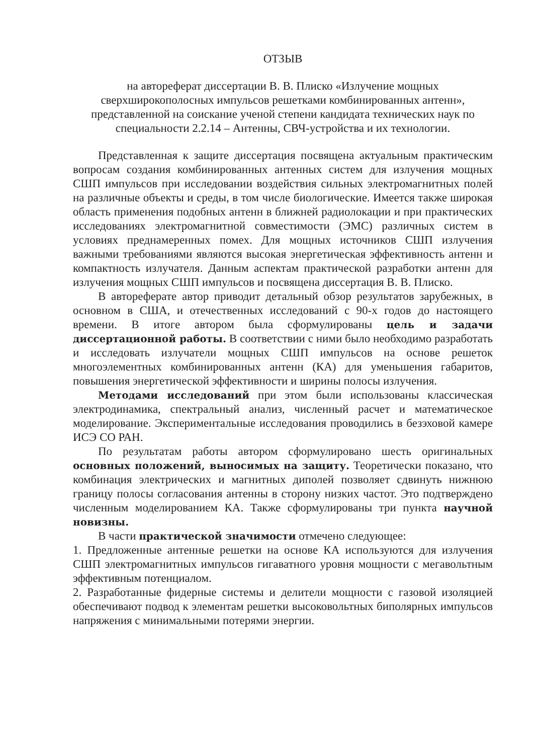ОТЗЫВ
на автореферат диссертации В. В. Плиско «Излучение мощных сверхширокополосных импульсов решетками комбинированных антенн», представленной на соискание ученой степени кандидата технических наук по специальности 2.2.14 – Антенны, СВЧ-устройства и их технологии.
Представленная к защите диссертация посвящена актуальным практическим вопросам создания комбинированных антенных систем для излучения мощных СШП импульсов при исследовании воздействия сильных электромагнитных полей на различные объекты и среды, в том числе биологические. Имеется также широкая область применения подобных антенн в ближней радиолокации и при практических исследованиях электромагнитной совместимости (ЭМС) различных систем в условиях преднамеренных помех. Для мощных источников СШП излучения важными требованиями являются высокая энергетическая эффективность антенн и компактность излучателя. Данным аспектам практической разработки антенн для излучения мощных СШП импульсов и посвящена диссертация В. В. Плиско.
В автореферате автор приводит детальный обзор результатов зарубежных, в основном в США, и отечественных исследований с 90-х годов до настоящего времени. В итоге автором была сформулированы цель и задачи диссертационной работы. В соответствии с ними было необходимо разработать и исследовать излучатели мощных СШП импульсов на основе решеток многоэлементных комбинированных антенн (КА) для уменьшения габаритов, повышения энергетической эффективности и ширины полосы излучения.
Методами исследований при этом были использованы классическая электродинамика, спектральный анализ, численный расчет и математическое моделирование. Экспериментальные исследования проводились в безэховой камере ИСЭ СО РАН.
По результатам работы автором сформулировано шесть оригинальных основных положений, выносимых на защиту. Теоретически показано, что комбинация электрических и магнитных диполей позволяет сдвинуть нижнюю границу полосы согласования антенны в сторону низких частот. Это подтверждено численным моделированием КА. Также сформулированы три пункта научной новизны.
В части практической значимости отмечено следующее:
1. Предложенные антенные решетки на основе КА используются для излучения СШП электромагнитных импульсов гигаватного уровня мощности с мегавольтным эффективным потенциалом.
2. Разработанные фидерные системы и делители мощности с газовой изоляцией обеспечивают подвод к элементам решетки высоковольтных биполярных импульсов напряжения с минимальными потерями энергии.